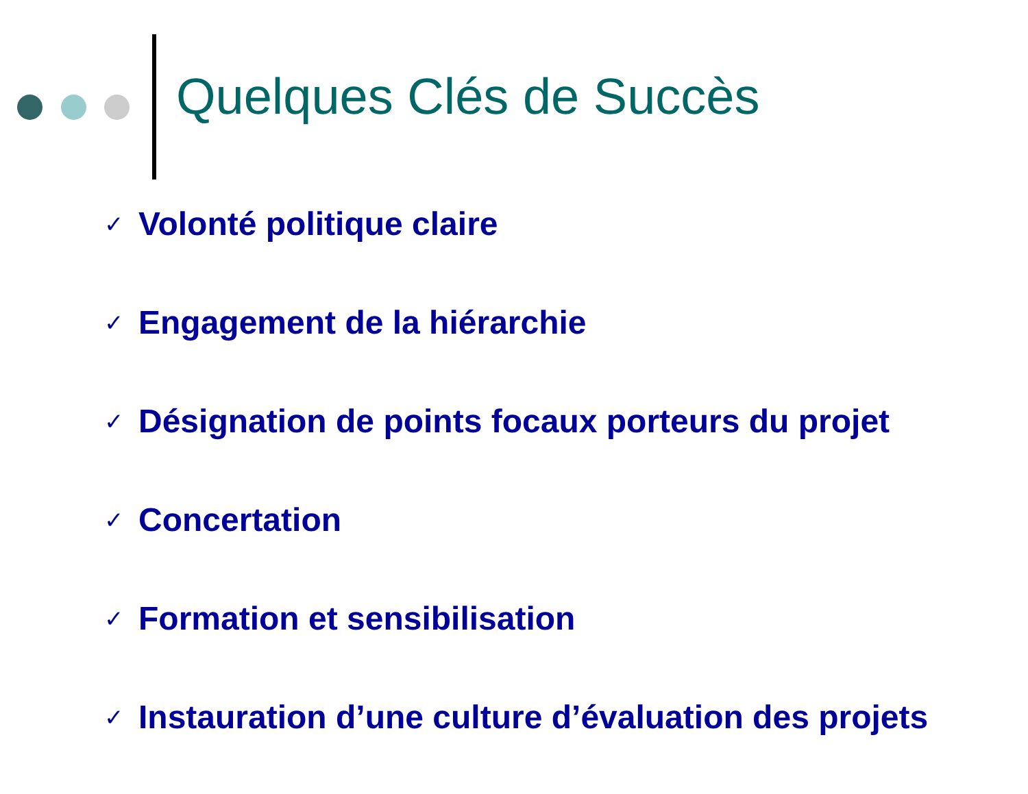Quelques Clés de Succès
✓ Volonté politique claire
✓ Engagement de la hiérarchie
✓ Désignation de points focaux porteurs du projet
✓ Concertation
✓ Formation et sensibilisation
✓ Instauration d’une culture d’évaluation des projets